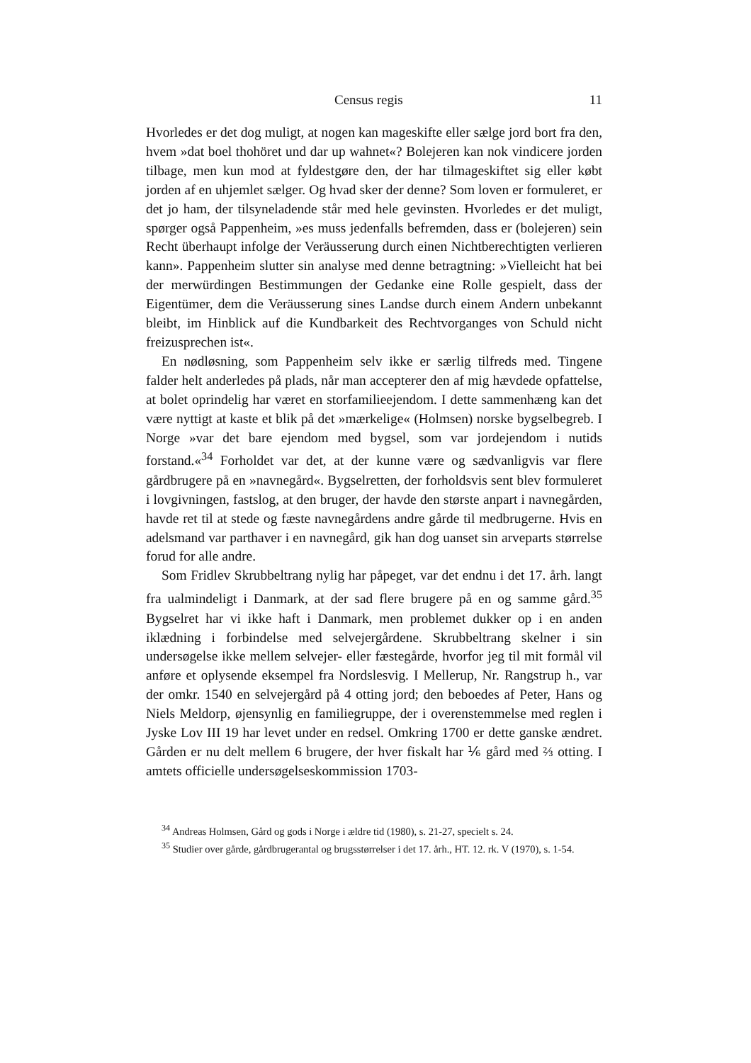Census regis 11
Hvorledes er det dog muligt, at nogen kan mageskifte eller sælge jord bort fra den, hvem »dat boel thohöret und dar up wahnet«? Bolejeren kan nok vindicere jorden tilbage, men kun mod at fyldestgøre den, der har tilmageskiftet sig eller købt jorden af en uhjemlet sælger. Og hvad sker der denne? Som loven er formuleret, er det jo ham, der tilsyneladende står med hele gevinsten. Hvorledes er det muligt, spørger også Pappenheim, »es muss jedenfalls befremden, dass er (bolejeren) sein Recht überhaupt infolge der Veräusserung durch einen Nichtberechtigten verlieren kann». Pappenheim slutter sin analyse med denne betragtning: »Vielleicht hat bei der merwürdingen Bestimmungen der Gedanke eine Rolle gespielt, dass der Eigentümer, dem die Veräusserung sines Landse durch einem Andern unbekannt bleibt, im Hinblick auf die Kundbarkeit des Rechtvorganges von Schuld nicht freizusprechen ist«.
En nødløsning, som Pappenheim selv ikke er særlig tilfreds med. Tingene falder helt anderledes på plads, når man accepterer den af mig hævdede opfattelse, at bolet oprindelig har været en storfamilieejendom. I dette sammenhæng kan det være nyttigt at kaste et blik på det »mærkelige« (Holmsen) norske bygselbegreb. I Norge »var det bare ejendom med bygsel, som var jordejendom i nutids forstand.«<sup>34</sup> Forholdet var det, at der kunne være og sædvanligvis var flere gårdbrugere på en »navnegård«. Bygselretten, der forholdsvis sent blev formuleret i lovgivningen, fastslog, at den bruger, der havde den største anpart i navnegården, havde ret til at stede og fæste navnegårdens andre gårde til medbrugerne. Hvis en adelsmand var parthaver i en navnegård, gik han dog uanset sin arveparts størrelse forud for alle andre.
Som Fridlev Skrubbeltrang nylig har påpeget, var det endnu i det 17. årh. langt fra ualmindeligt i Danmark, at der sad flere brugere på en og samme gård.<sup>35</sup> Bygselret har vi ikke haft i Danmark, men problemet dukker op i en anden iklædning i forbindelse med selvejergårdene. Skrubbeltrang skelner i sin undersøgelse ikke mellem selvejer- eller fæstegårde, hvorfor jeg til mit formål vil anføre et oplysende eksempel fra Nordslesvig. I Mellerup, Nr. Rangstrup h., var der omkr. 1540 en selvejergård på 4 otting jord; den beboedes af Peter, Hans og Niels Meldorp, øjensynlig en familiegruppe, der i overenstemmelse med reglen i Jyske Lov III 19 har levet under en redsel. Omkring 1700 er dette ganske ændret. Gården er nu delt mellem 6 brugere, der hver fiskalt har ⅙ gård med ⅔ otting. I amtets officielle undersøgelseskommission 1703-
<sup>34</sup> Andreas Holmsen, Gård og gods i Norge i ældre tid (1980), s. 21-27, specielt s. 24.
<sup>35</sup> Studier over gårde, gårdbrugerantal og brugsstørrelser i det 17. årh., HT. 12. rk. V (1970), s. 1-54.